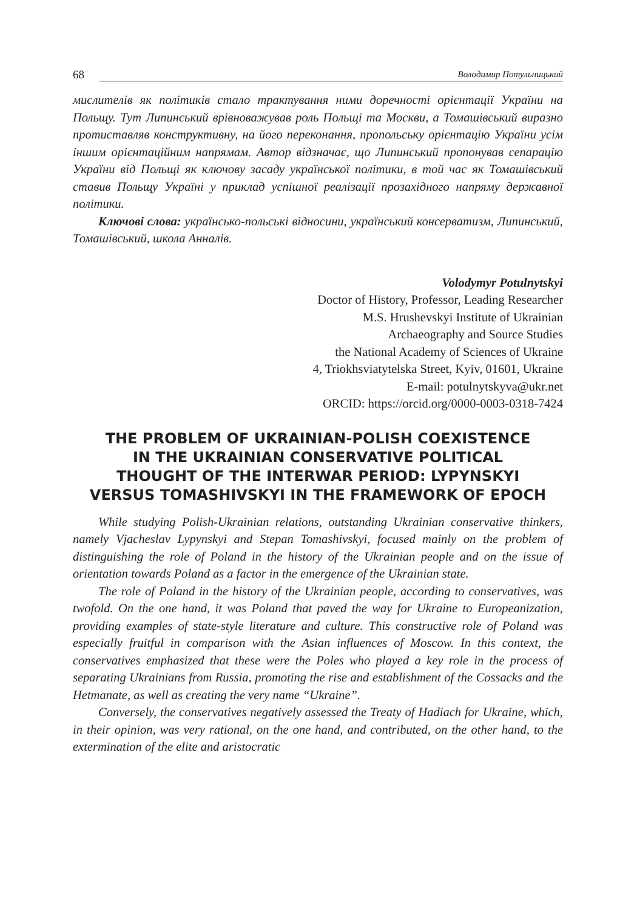68 Володимир Потульницький
мислителів як політиків стало трактування ними доречності орієнтації України на Польщу. Тут Липинський врівноважував роль Польщі та Москви, а Томашівський виразно протиставляв конструктивну, на його переконання, пропольську орієнтацію України усім іншим орієнтаційним напрямам. Автор відзначає, що Липинський пропонував сепарацію України від Польщі як ключову засаду української політики, в той час як Томашівський ставив Польщу Україні у приклад успішної реалізації прозахідного напряму державної політики.
Ключові слова: українсько-польські відносини, український консерватизм, Липинський, Томашівський, школа Анналів.
Volodymyr Potulnytskyi
Doctor of History, Professor, Leading Researcher
M.S. Hrushevskyi Institute of Ukrainian
Archaeography and Source Studies
the National Academy of Sciences of Ukraine
4, Triokhsviatytelska Street, Kyiv, 01601, Ukraine
E-mail: potulnytskyva@ukr.net
ORCID: https://orcid.org/0000-0003-0318-7424
THE PROBLEM OF UKRAINIAN-POLISH COEXISTENCE
IN THE UKRAINIAN CONSERVATIVE POLITICAL
THOUGHT OF THE INTERWAR PERIOD: LYPYNSKYI
VERSUS TOMASHIVSKYI IN THE FRAMEWORK OF EPOCH
While studying Polish-Ukrainian relations, outstanding Ukrainian conservative thinkers, namely Vjacheslav Lypynskyi and Stepan Tomashivskyi, focused mainly on the problem of distinguishing the role of Poland in the history of the Ukrainian people and on the issue of orientation towards Poland as a factor in the emergence of the Ukrainian state.
The role of Poland in the history of the Ukrainian people, according to conservatives, was twofold. On the one hand, it was Poland that paved the way for Ukraine to Europeanization, providing examples of state-style literature and culture. This constructive role of Poland was especially fruitful in comparison with the Asian influences of Moscow. In this context, the conservatives emphasized that these were the Poles who played a key role in the process of separating Ukrainians from Russia, promoting the rise and establishment of the Cossacks and the Hetmanate, as well as creating the very name “Ukraine”.
Conversely, the conservatives negatively assessed the Treaty of Hadiach for Ukraine, which, in their opinion, was very rational, on the one hand, and contributed, on the other hand, to the extermination of the elite and aristocratic